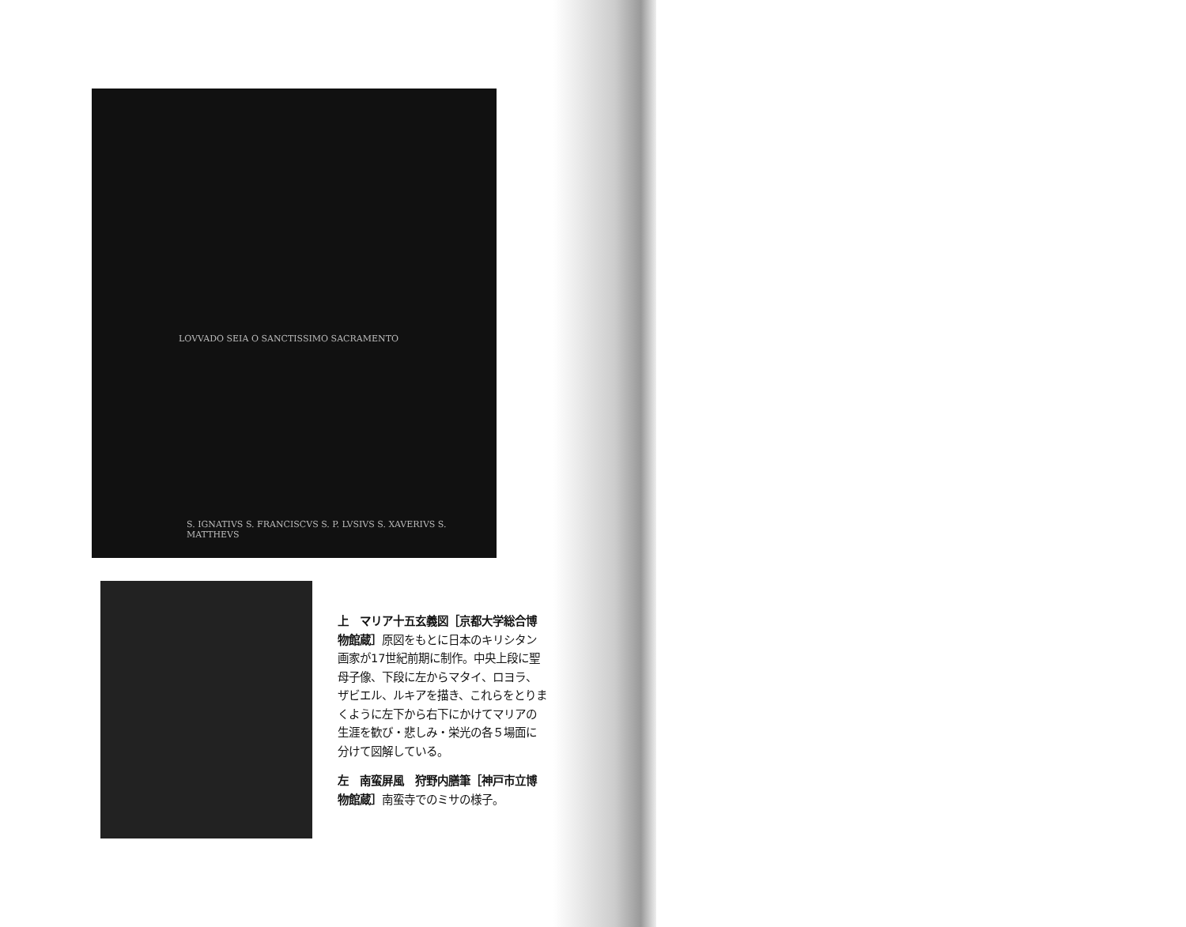LOVVADO SEIA O SANCTISSIMO SACRAMENTO
S. IGNATIVS S. FRANCISCVS S. P. LVSIVS S. XAVERIVS S. MATTHEVS
上　マリア十五玄義図［京都大学総合博物館蔵］原図をもとに日本のキリシタン画家が17世紀前期に制作。中央上段に聖母子像、下段に左からマタイ、ロヨラ、ザビエル、ルキアを描き、これらをとりまくように左下から右下にかけてマリアの生涯を歓び・悲しみ・栄光の各５場面に分けて図解している。
左　南蛮屏風　狩野内膳筆［神戸市立博物館蔵］南蛮寺でのミサの様子。